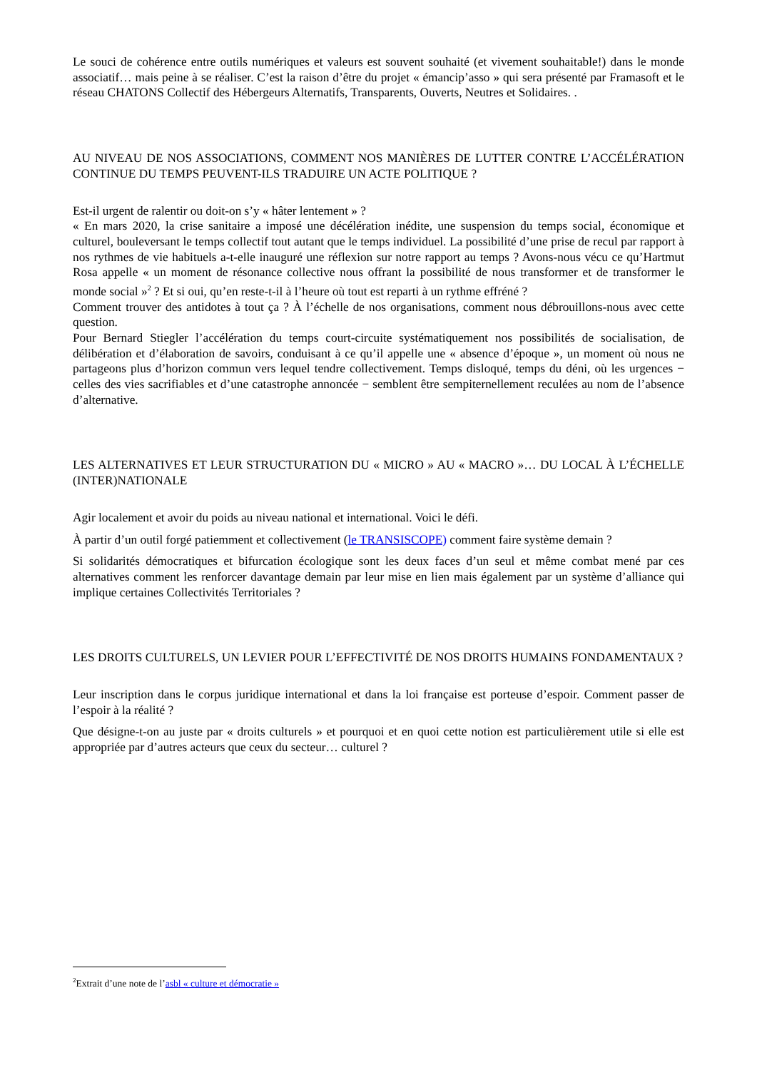Le souci de cohérence entre outils numériques et valeurs est souvent souhaité (et vivement souhaitable!) dans le monde associatif… mais peine à se réaliser. C’est la raison d’être du projet « émancip’asso » qui sera présenté par Framasoft et le réseau CHATONS Collectif des Hébergeurs Alternatifs, Transparents, Ouverts, Neutres et Solidaires. .
AU NIVEAU DE NOS ASSOCIATIONS, COMMENT NOS MANIÈRES DE LUTTER CONTRE L’ACCÉLÉRATION CONTINUE DU TEMPS PEUVENT-ILS TRADUIRE UN ACTE POLITIQUE ?
Est-il urgent de ralentir ou doit-on s’y « hâter lentement » ?
« En mars 2020, la crise sanitaire a imposé une décélération inédite, une suspension du temps social, économique et culturel, bouleversant le temps collectif tout autant que le temps individuel. La possibilité d’une prise de recul par rapport à nos rythmes de vie habituels a-t-elle inauguré une réflexion sur notre rapport au temps ? Avons-nous vécu ce qu’Hartmut Rosa appelle « un moment de résonance collective nous offrant la possibilité de nous transformer et de transformer le monde social »<sup>2</sup> ? Et si oui, qu’en reste-t-il à l’heure où tout est reparti à un rythme effréné ?
Comment trouver des antidotes à tout ça ? À l’échelle de nos organisations, comment nous débrouillons-nous avec cette question.
Pour Bernard Stiegler l’accélération du temps court-circuite systématiquement nos possibilités de socialisation, de délibération et d’élaboration de savoirs, conduisant à ce qu’il appelle une « absence d’époque », un moment où nous ne partageons plus d’horizon commun vers lequel tendre collectivement. Temps disloqué, temps du déni, où les urgences − celles des vies sacrifiables et d’une catastrophe annoncée − semblent être sempiternellement reculées au nom de l’absence d’alternative.
LES ALTERNATIVES ET LEUR STRUCTURATION DU « MICRO » AU « MACRO »… DU LOCAL À L’ÉCHELLE (INTER)NATIONALE
Agir localement et avoir du poids au niveau national et international. Voici le défi.
À partir d’un outil forgé patiemment et collectivement (le TRANSISCOPE) comment faire système demain ?
Si solidarités démocratiques et bifurcation écologique sont les deux faces d’un seul et même combat mené par ces alternatives comment les renforcer davantage demain par leur mise en lien mais également par un système d’alliance qui implique certaines Collectivités Territoriales ?
LES DROITS CULTURELS, UN LEVIER POUR L’EFFECTIVITÉ DE NOS DROITS HUMAINS FONDAMENTAUX ?
Leur inscription dans le corpus juridique international et dans la loi française est porteuse d’espoir. Comment passer de l’espoir à la réalité ?
Que désigne-t-on au juste par « droits culturels » et pourquoi et en quoi cette notion est particulièrement utile si elle est appropriée par d’autres acteurs que ceux du secteur… culturel ?
<sup>2</sup> Extrait d’une note de l’asbl « culture et démocratie »